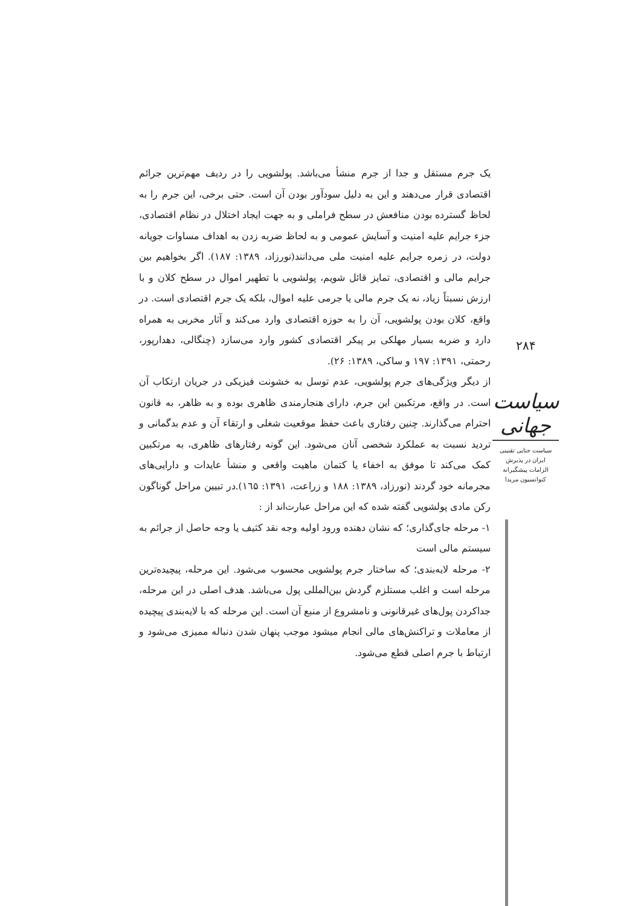یک جرم مستقل و جدا از جرم منشأ می‌باشد. پولشویی را در ردیف مهم‌ترین جرائم اقتصادی قرار می‌دهند و این به دلیل سودآور بودن آن است. حتی برخی، این جرم را به لحاظ گسترده بودن منافعش در سطح فراملی و به جهت ایجاد اختلال در نظام اقتصادی، جزء جرایم علیه امنیت و آسایش عمومی و به لحاظ ضربه زدن به اهداف مساوات جویانه دولت، در زمره جرایم علیه امنیت ملی می‌دانند(نورزاد، ۱۳۸۹: ۱۸۷). اگر بخواهیم بین جرایم مالی و اقتصادی، تمایز قائل شویم، پولشویی با تطهیر اموال در سطح کلان و با ارزش نسبتاً زیاد، نه یک جرم مالی یا جرمی علیه اموال، بلکه یک جرم اقتصادی است. در واقع، کلان بودن پولشویی، آن را به حوزه اقتصادی وارد می‌کند و آثار مخربی به همراه دارد و ضربه بسیار مهلکی بر پیکر اقتصادی کشور وارد می‌سازد (چنگالی، دهدارپور، رحمتی، ۱۳۹۱: ۱۹۷ و ساکی، ۱۳۸۹: ۲۶).
از دیگر ویژگی‌های جرم پولشویی، عدم توسل به خشونت فیزیکی در جریان ارتکاب آن است. در واقع، مرتکبین این جرم، دارای هنجارمندی ظاهری بوده و به ظاهر، به قانون احترام می‌گذارند. چنین رفتاری باعث حفظ موقعیت شغلی و ارتقاء آن و عدم بدگمانی و تردید نسبت به عملکرد شخصی آنان می‌شود. این گونه رفتارهای ظاهری، به مرتکبین کمک می‌کند تا موفق به اخفاء یا کتمان ماهیت واقعی و منشأ عایدات و دارایی‌های مجرمانه خود گردند (نورزاد، ۱۳۸۹: ۱۸۸ و زراعت، ۱۳۹۱: ۱٦۵).در تبیین مراحل گوناگون رکن مادی پولشویی گفته شده که این مراحل عبارت‌اند از :
۱- مرحله جای‌گذاری؛ که نشان دهنده ورود اولیه وجه نقد کثیف یا وجه حاصل از جرائم به سیستم مالی است
۲- مرحله لایه‌بندی؛ که ساختار جرم پولشویی محسوب می‌شود. این مرحله، پیچیده‌ترین مرحله است و اغلب مستلزم گردش بین‌المللی پول می‌باشد. هدف اصلی در این مرحله، جداکردن پول‌های غیرقانونی و نامشروع از منبع آن است. این مرحله که با لایه‌بندی پیچیده از معاملات و تراکنش‌های مالی انجام میشود موجب پنهان شدن دنباله ممیزی می‌شود و ارتباط با جرم اصلی قطع می‌شود.
۲۸۴
سیاست جهانی
سیاست جنایی تقنینی
ایران در پذیرش
الزامات پیشگیرانه
کنوانسیون مریدا